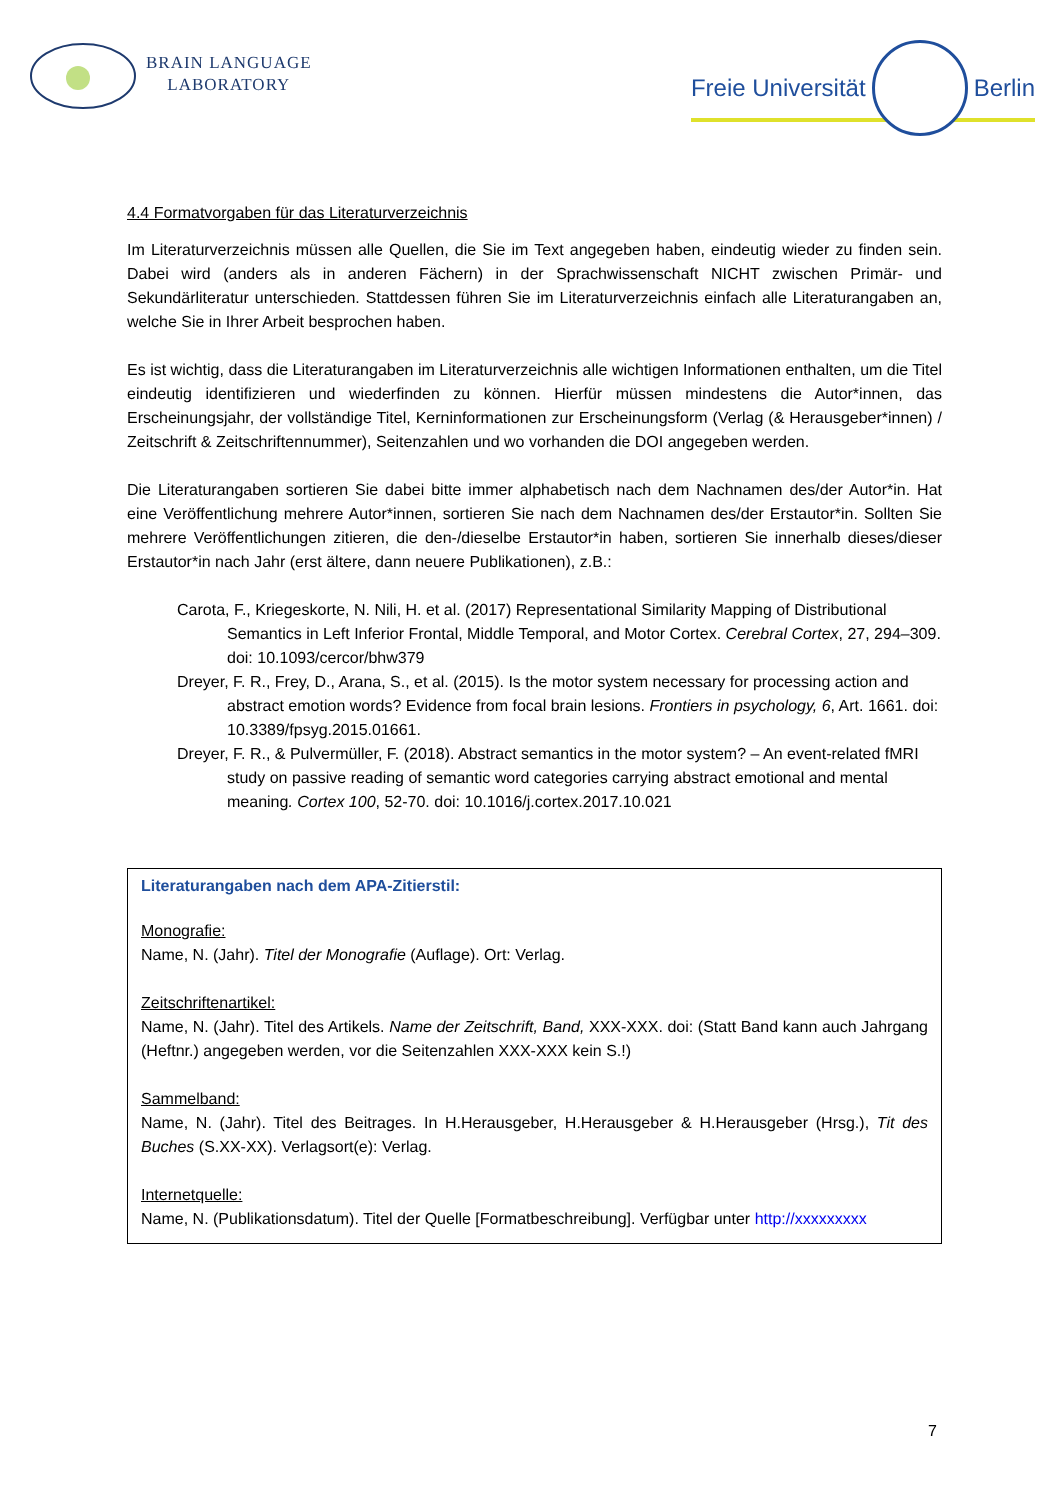BRAIN LANGUAGE
LABORATORY
Freie Universität Berlin
4.4 Formatvorgaben für das Literaturverzeichnis
Im Literaturverzeichnis müssen alle Quellen, die Sie im Text angegeben haben, eindeutig wieder zu finden sein. Dabei wird (anders als in anderen Fächern) in der Sprachwissenschaft NICHT zwischen Primär- und Sekundärliteratur unterschieden. Stattdessen führen Sie im Literaturverzeichnis einfach alle Literaturangaben an, welche Sie in Ihrer Arbeit besprochen haben.
Es ist wichtig, dass die Literaturangaben im Literaturverzeichnis alle wichtigen Informationen enthalten, um die Titel eindeutig identifizieren und wiederfinden zu können. Hierfür müssen mindestens die Autor*innen, das Erscheinungsjahr, der vollständige Titel, Kerninformationen zur Erscheinungsform (Verlag (& Herausgeber*innen) / Zeitschrift & Zeitschriftennummer), Seitenzahlen und wo vorhanden die DOI angegeben werden.
Die Literaturangaben sortieren Sie dabei bitte immer alphabetisch nach dem Nachnamen des/der Autor*in. Hat eine Veröffentlichung mehrere Autor*innen, sortieren Sie nach dem Nachnamen des/der Erstautor*in. Sollten Sie mehrere Veröffentlichungen zitieren, die den-/dieselbe Erstautor*in haben, sortieren Sie innerhalb dieses/dieser Erstautor*in nach Jahr (erst ältere, dann neuere Publikationen), z.B.:
Carota, F., Kriegeskorte, N. Nili, H. et al. (2017) Representational Similarity Mapping of Distributional Semantics in Left Inferior Frontal, Middle Temporal, and Motor Cortex. Cerebral Cortex, 27, 294–309. doi: 10.1093/cercor/bhw379
Dreyer, F. R., Frey, D., Arana, S., et al. (2015). Is the motor system necessary for processing action and abstract emotion words? Evidence from focal brain lesions. Frontiers in psychology, 6, Art. 1661. doi: 10.3389/fpsyg.2015.01661.
Dreyer, F. R., & Pulvermüller, F. (2018). Abstract semantics in the motor system? – An event-related fMRI study on passive reading of semantic word categories carrying abstract emotional and mental meaning. Cortex 100, 52-70. doi: 10.1016/j.cortex.2017.10.021
Literaturangaben nach dem APA-Zitierstil:
Monografie:
Name, N. (Jahr). Titel der Monografie (Auflage). Ort: Verlag.
Zeitschriftenartikel:
Name, N. (Jahr). Titel des Artikels. Name der Zeitschrift, Band, XXX-XXX. doi: (Statt Band kann auch Jahrgang (Heftnr.) angegeben werden, vor die Seitenzahlen XXX-XXX kein S.!)
Sammelband:
Name, N. (Jahr). Titel des Beitrages. In H.Herausgeber, H.Herausgeber & H.Herausgeber (Hrsg.), Tit des Buches (S.XX-XX). Verlagsort(e): Verlag.
Internetquelle:
Name, N. (Publikationsdatum). Titel der Quelle [Formatbeschreibung]. Verfügbar unter http://xxxxxxxxx
7